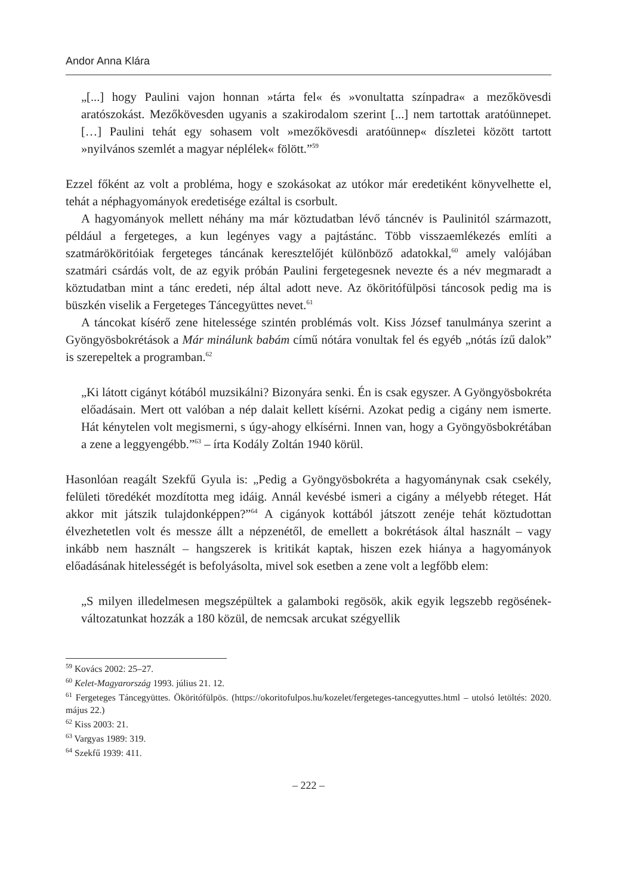Andor Anna Klára
„[...] hogy Paulini vajon honnan »tárta fel« és »vonultatta színpadra« a mezőkövesdi aratószokást. Mezőkövesden ugyanis a szakirodalom szerint [...] nem tartottak aratóünnepet. […] Paulini tehát egy sohasem volt »mezőkövesdi aratóünnep« díszletei között tartott »nyilvános szemlét a magyar néplélek« fölött.”<sup>59</sup>
Ezzel főként az volt a probléma, hogy e szokásokat az utókor már eredetiként könyvelhette el, tehát a néphagyományok eredetisége ezáltal is csorbult.
A hagyományok mellett néhány ma már köztudatban lévő táncnév is Paulinitól származott, például a fergeteges, a kun legényes vagy a pajtástánc. Több visszaemlékezés említi a szatmárököritóiak fergeteges táncának keresztelőjét különböző adatokkal,<sup>60</sup> amely valójában szatmári csárdás volt, de az egyik próbán Paulini fergetegesnek nevezte és a név megmaradt a köztudatban mint a tánc eredeti, nép által adott neve. Az ököritófülpösi táncosok pedig ma is büszkén viselik a Fergeteges Táncegyüttes nevet.<sup>61</sup>
A táncokat kísérő zene hitelessége szintén problémás volt. Kiss József tanulmánya szerint a Gyöngyösbokrétások a Már minálunk babám című nótára vonultak fel és egyéb „nótás ízű dalok” is szerepeltek a programban.<sup>62</sup>
„Ki látott cigányt kótából muzsikálni? Bizonyára senki. Én is csak egyszer. A Gyöngyösbokréta előadásain. Mert ott valóban a nép dalait kellett kísérni. Azokat pedig a cigány nem ismerte. Hát kénytelen volt megismerni, s úgy-ahogy elkísérni. Innen van, hogy a Gyöngyösbokrétában a zene a leggyengébb.”<sup>63</sup> – írta Kodály Zoltán 1940 körül.
Hasonlóan reagált Szekfű Gyula is: „Pedig a Gyöngyösbokréta a hagyománynak csak csekély, felületi töredékét mozdította meg idáig. Annál kevésbé ismeri a cigány a mélyebb réteget. Hát akkor mit játszik tulajdonképpen?”<sup>64</sup> A cigányok kottából játszott zenéje tehát köztudottan élvezhetetlen volt és messze állt a népzenétől, de emellett a bokrétások által használt – vagy inkább nem használt – hangszerek is kritikát kaptak, hiszen ezek hiánya a hagyományok előadásának hitelességét is befolyásolta, mivel sok esetben a zene volt a legfőbb elem:
„S milyen illedelmesen megszépültek a galamboki regösök, akik egyik legszebb regösének-változatunkat hozzák a 180 közül, de nemcsak arcukat szégyellik
<sup>59</sup> Kovács 2002: 25–27.
<sup>60</sup> Kelet-Magyarország 1993. július 21. 12.
<sup>61</sup> Fergeteges Táncegyüttes. Ököritófülpös. (https://okoritofulpos.hu/kozelet/fergeteges-tancegyuttes.html – utolsó letöltés: 2020. május 22.)
<sup>62</sup> Kiss 2003: 21.
<sup>63</sup> Vargyas 1989: 319.
<sup>64</sup> Szekfű 1939: 411.
– 222 –